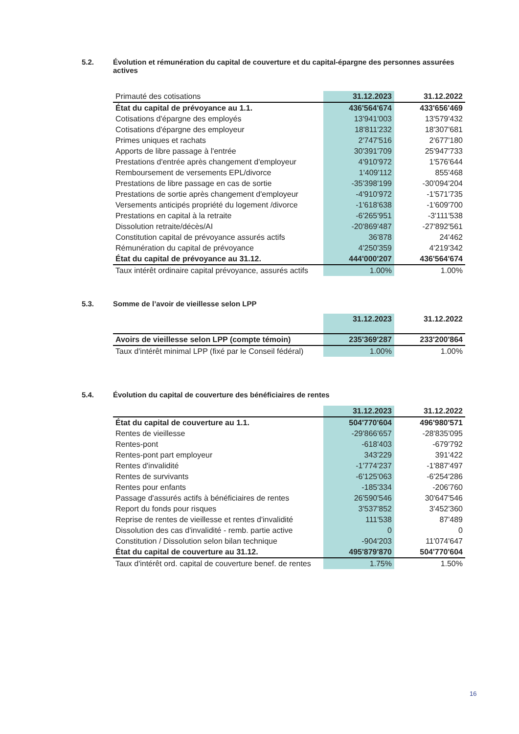5.2. Évolution et rémunération du capital de couverture et du capital-épargne des personnes assurées actives
| Primauté des cotisations | 31.12.2023 | 31.12.2022 |
| État du capital de prévoyance au 1.1. | 436'564'674 | 433'656'469 |
| Cotisations d'épargne des employés | 13'941'003 | 13'579'432 |
| Cotisations d'épargne des employeur | 18'811'232 | 18'307'681 |
| Primes uniques et rachats | 2'747'516 | 2'677'180 |
| Apports de libre passage à l'entrée | 30'391'709 | 25'947'733 |
| Prestations d'entrée après changement d'employeur | 4'910'972 | 1'576'644 |
| Remboursement de versements EPL/divorce | 1'409'112 | 855'468 |
| Prestations de libre passage en cas de sortie | -35'398'199 | -30'094'204 |
| Prestations de sortie après changement d'employeur | -4'910'972 | -1'571'735 |
| Versements anticipés propriété du logement /divorce | -1'618'638 | -1'609'700 |
| Prestations en capital à la retraite | -6'265'951 | -3'111'538 |
| Dissolution retraite/décès/AI | -20'869'487 | -27'892'561 |
| Constitution capital de prévoyance assurés actifs | 36'878 | 24'462 |
| Rémunération du capital de prévoyance | 4'250'359 | 4'219'342 |
| État du capital de prévoyance au 31.12. | 444'000'207 | 436'564'674 |
| Taux intérêt ordinaire capital prévoyance, assurés actifs | 1.00% | 1.00% |
5.3. Somme de l’avoir de vieillesse selon LPP
| | 31.12.2023 | 31.12.2022 |
| Avoirs de vieillesse selon LPP (compte témoin) | 235'369'287 | 233'200'864 |
| Taux d'intérêt minimal LPP (fixé par le Conseil fédéral) | 1.00% | 1.00% |
5.4. Évolution du capital de couverture des bénéficiaires de rentes
| | 31.12.2023 | 31.12.2022 |
| État du capital de couverture au 1.1. | 504'770'604 | 496'980'571 |
| Rentes de vieillesse | -29'866'657 | -28'835'095 |
| Rentes-pont | -618'403 | -679'792 |
| Rentes-pont part employeur | 343'229 | 391'422 |
| Rentes d'invalidité | -1'774'237 | -1'887'497 |
| Rentes de survivants | -6'125'063 | -6'254'286 |
| Rentes pour enfants | -185'334 | -206'760 |
| Passage d'assurés actifs à bénéficiaires de rentes | 26'590'546 | 30'647'546 |
| Report du fonds pour risques | 3'537'852 | 3'452'360 |
| Reprise de rentes de vieillesse et rentes d'invalidité | 111'538 | 87'489 |
| Dissolution des cas d'invalidité - remb. partie active | 0 | 0 |
| Constitution / Dissolution selon bilan technique | -904'203 | 11'074'647 |
| État du capital de couverture au 31.12. | 495'879'870 | 504'770'604 |
| Taux d'intérêt ord. capital de couverture benef. de rentes | 1.75% | 1.50% |
16